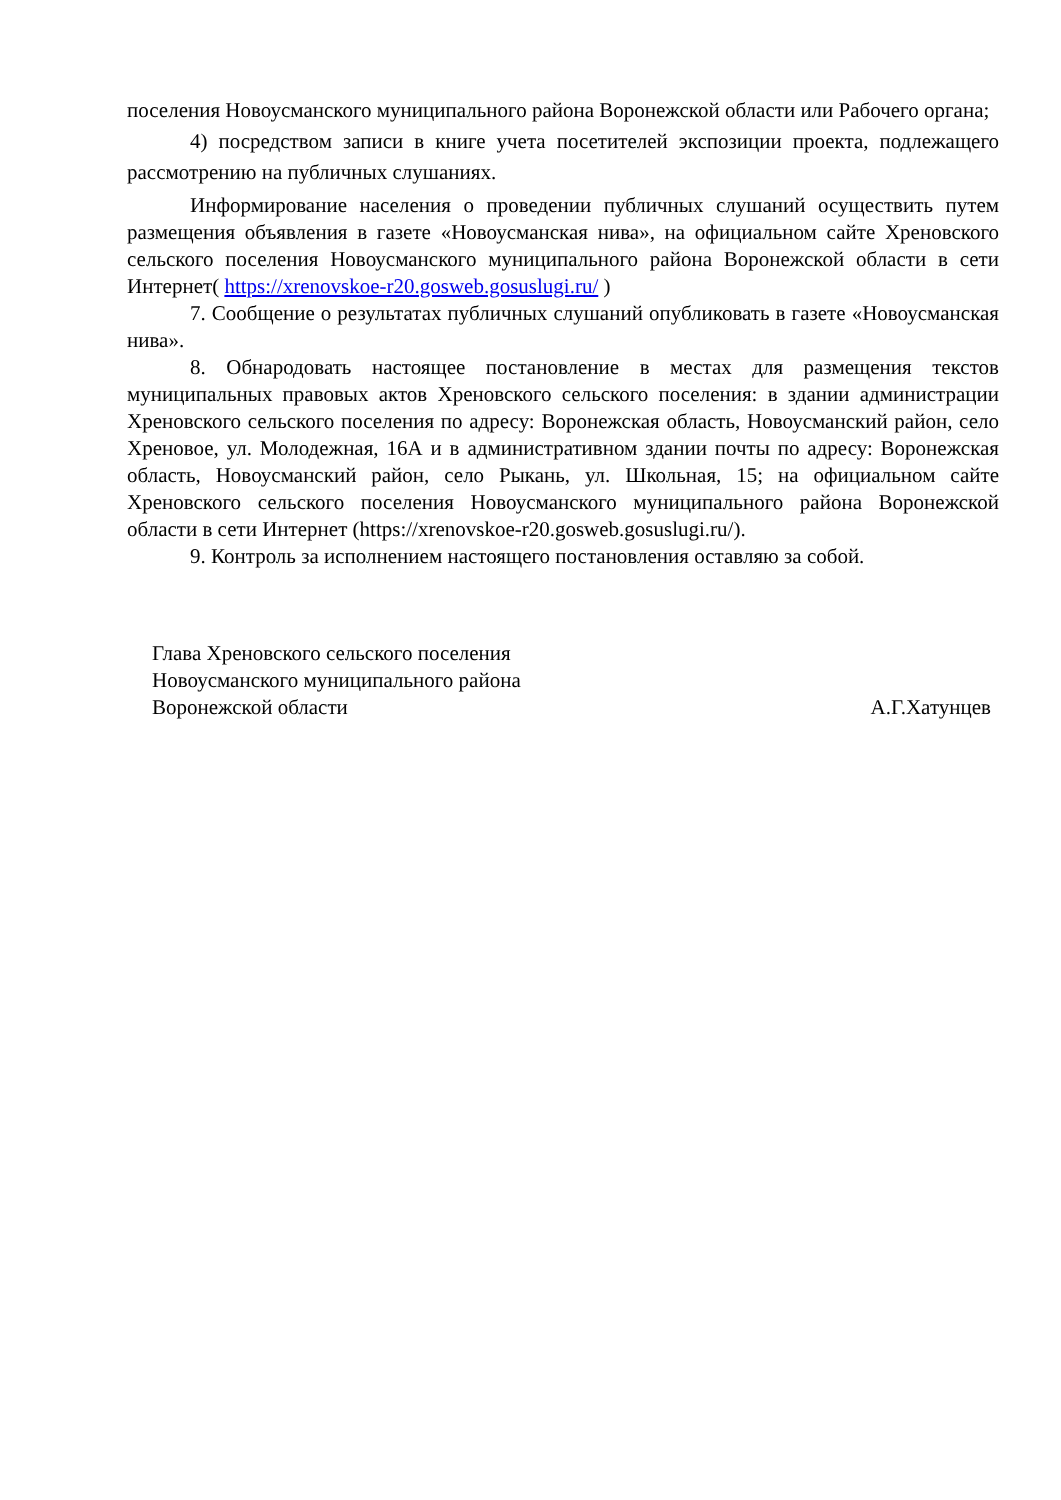поселения Новоусманского муниципального района Воронежской области или Рабочего органа;
4) посредством записи в книге учета посетителей экспозиции проекта, подлежащего рассмотрению на публичных слушаниях.
Информирование населения о проведении публичных слушаний осуществить путем размещения объявления в газете «Новоусманская нива», на официальном сайте Хреновского сельского поселения Новоусманского муниципального района Воронежской области в сети Интернет( https://xrenovskoe-r20.gosweb.gosuslugi.ru/ )
7. Сообщение о результатах публичных слушаний опубликовать в газете «Новоусманская нива».
8. Обнародовать настоящее постановление в местах для размещения текстов муниципальных правовых актов Хреновского сельского поселения: в здании администрации Хреновского сельского поселения по адресу: Воронежская область, Новоусманский район, село Хреновое, ул. Молодежная, 16А и в административном здании почты по адресу: Воронежская область, Новоусманский район, село Рыкань, ул. Школьная, 15; на официальном сайте Хреновского сельского поселения Новоусманского муниципального района Воронежской области в сети Интернет (https://xrenovskoe-r20.gosweb.gosuslugi.ru/).
9. Контроль за исполнением настоящего постановления оставляю за собой.
Глава Хреновского сельского поселения
Новоусманского муниципального района
Воронежской области А.Г.Хатунцев